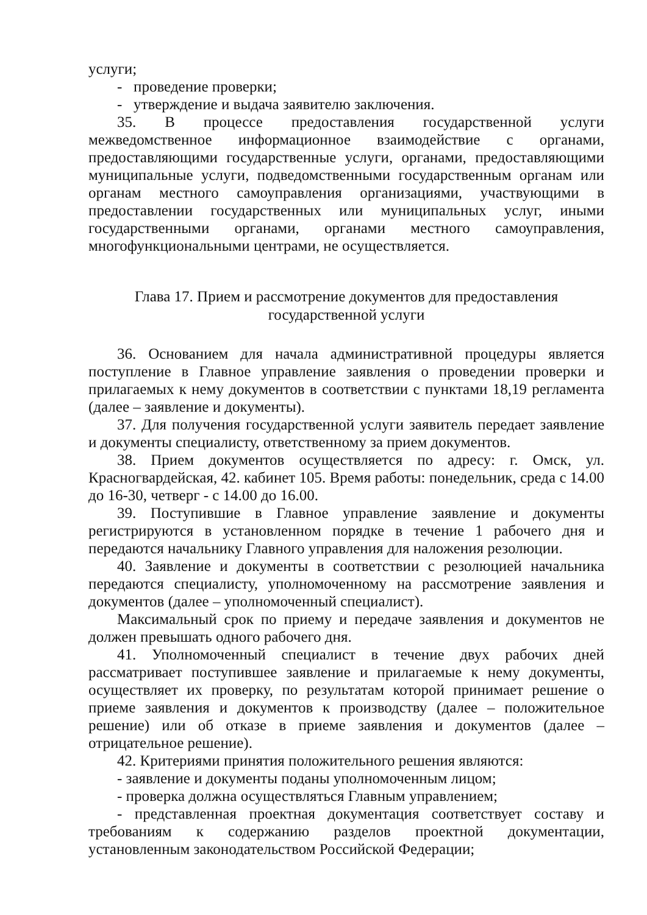услуги;
- проведение проверки;
- утверждение и выдача заявителю заключения.
35. В процессе предоставления государственной услуги межведомственное информационное взаимодействие с органами, предоставляющими государственные услуги, органами, предоставляющими муниципальные услуги, подведомственными государственным органам или органам местного самоуправления организациями, участвующими в предоставлении государственных или муниципальных услуг, иными государственными органами, органами местного самоуправления, многофункциональными центрами, не осуществляется.
Глава 17. Прием и рассмотрение документов для предоставления
государственной услуги
36. Основанием для начала административной процедуры является поступление в Главное управление заявления о проведении проверки и прилагаемых к нему документов в соответствии с пунктами 18,19 регламента (далее – заявление и документы).
37. Для получения государственной услуги заявитель передает заявление и документы специалисту, ответственному за прием документов.
38. Прием документов осуществляется по адресу: г. Омск, ул. Красногвардейская, 42. кабинет 105. Время работы: понедельник, среда с 14.00 до 16-30, четверг - с 14.00 до 16.00.
39. Поступившие в Главное управление заявление и документы регистрируются в установленном порядке в течение 1 рабочего дня и передаются начальнику Главного управления для наложения резолюции.
40. Заявление и документы в соответствии с резолюцией начальника передаются специалисту, уполномоченному на рассмотрение заявления и документов (далее – уполномоченный специалист).
Максимальный срок по приему и передаче заявления и документов не должен превышать одного рабочего дня.
41. Уполномоченный специалист в течение двух рабочих дней рассматривает поступившее заявление и прилагаемые к нему документы, осуществляет их проверку, по результатам которой принимает решение о приеме заявления и документов к производству (далее – положительное решение) или об отказе в приеме заявления и документов (далее – отрицательное решение).
42. Критериями принятия положительного решения являются:
- заявление и документы поданы уполномоченным лицом;
- проверка должна осуществляться Главным управлением;
- представленная проектная документация соответствует составу и требованиям к содержанию разделов проектной документации, установленным законодательством Российской Федерации;